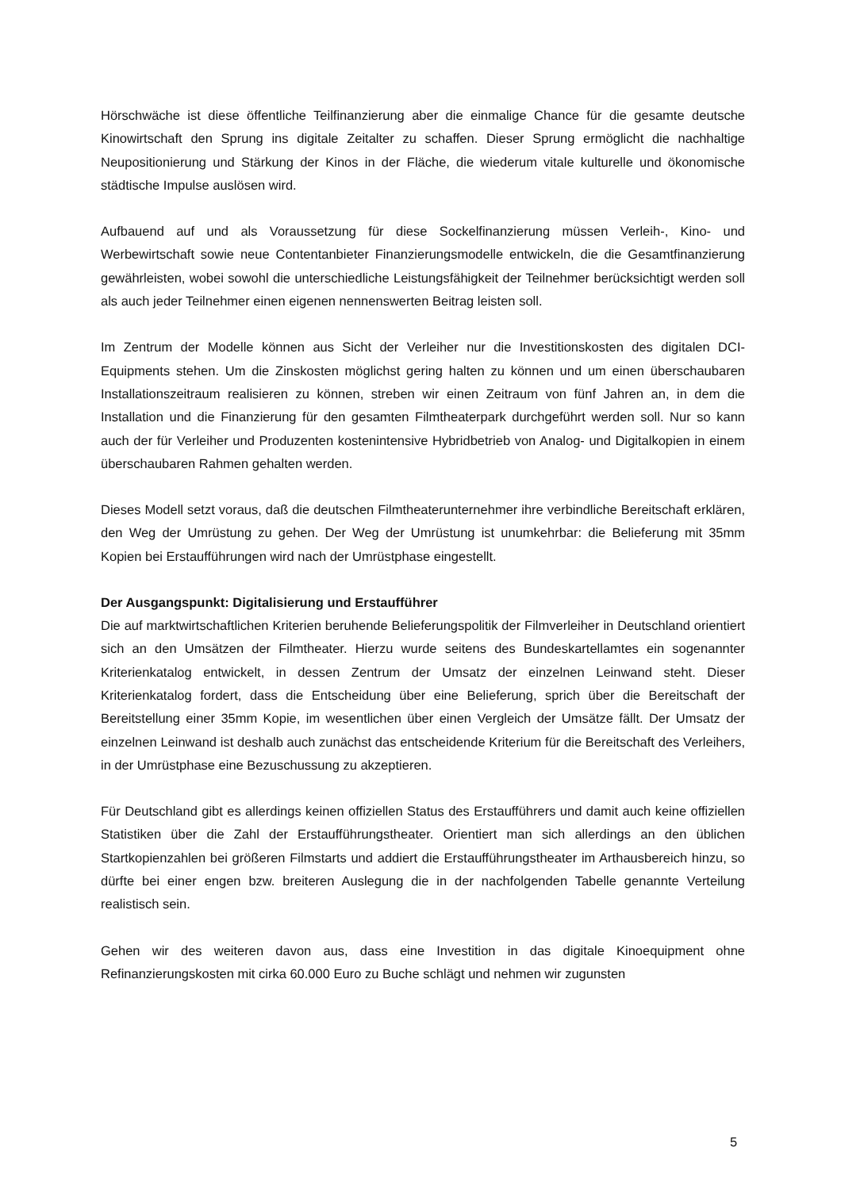Hörschwäche ist diese öffentliche Teilfinanzierung aber die einmalige Chance für die gesamte deutsche Kinowirtschaft den Sprung ins digitale Zeitalter zu schaffen. Dieser Sprung ermöglicht die nachhaltige Neupositionierung und Stärkung der Kinos in der Fläche, die wiederum vitale kulturelle und ökonomische städtische Impulse auslösen wird.
Aufbauend auf und als Voraussetzung für diese Sockelfinanzierung müssen Verleih-, Kino- und Werbewirtschaft sowie neue Contentanbieter Finanzierungsmodelle entwickeln, die die Gesamtfinanzierung gewährleisten, wobei sowohl die unterschiedliche Leistungsfähigkeit der Teilnehmer berücksichtigt werden soll als auch jeder Teilnehmer einen eigenen nennenswerten Beitrag leisten soll.
Im Zentrum der Modelle können aus Sicht der Verleiher nur die Investitionskosten des digitalen DCI-Equipments stehen. Um die Zinskosten möglichst gering halten zu können und um einen überschaubaren Installationszeitraum realisieren zu können, streben wir einen Zeitraum von fünf Jahren an, in dem die Installation und die Finanzierung für den gesamten Filmtheaterpark durchgeführt werden soll. Nur so kann auch der für Verleiher und Produzenten kostenintensive Hybridbetrieb von Analog- und Digitalkopien in einem überschaubaren Rahmen gehalten werden.
Dieses Modell setzt voraus, daß die deutschen Filmtheaterunternehmer ihre verbindliche Bereitschaft erklären, den Weg der Umrüstung zu gehen. Der Weg der Umrüstung ist unumkehrbar: die Belieferung mit 35mm Kopien bei Erstaufführungen wird nach der Umrüstphase eingestellt.
Der Ausgangspunkt: Digitalisierung und Erstaufführer
Die auf marktwirtschaftlichen Kriterien beruhende Belieferungspolitik der Filmverleiher in Deutschland orientiert sich an den Umsätzen der Filmtheater. Hierzu wurde seitens des Bundeskartellamtes ein sogenannter Kriterienkatalog entwickelt, in dessen Zentrum der Umsatz der einzelnen Leinwand steht. Dieser Kriterienkatalog fordert, dass die Entscheidung über eine Belieferung, sprich über die Bereitschaft der Bereitstellung einer 35mm Kopie, im wesentlichen über einen Vergleich der Umsätze fällt. Der Umsatz der einzelnen Leinwand ist deshalb auch zunächst das entscheidende Kriterium für die Bereitschaft des Verleihers, in der Umrüstphase eine Bezuschussung zu akzeptieren.
Für Deutschland gibt es allerdings keinen offiziellen Status des Erstaufführers und damit auch keine offiziellen Statistiken über die Zahl der Erstaufführungstheater. Orientiert man sich allerdings an den üblichen Startkopienzahlen bei größeren Filmstarts und addiert die Erstaufführungstheater im Arthausbereich hinzu, so dürfte bei einer engen bzw. breiteren Auslegung die in der nachfolgenden Tabelle genannte Verteilung realistisch sein.
Gehen wir des weiteren davon aus, dass eine Investition in das digitale Kinoequipment ohne Refinanzierungskosten mit cirka 60.000 Euro zu Buche schlägt und nehmen wir zugunsten
5